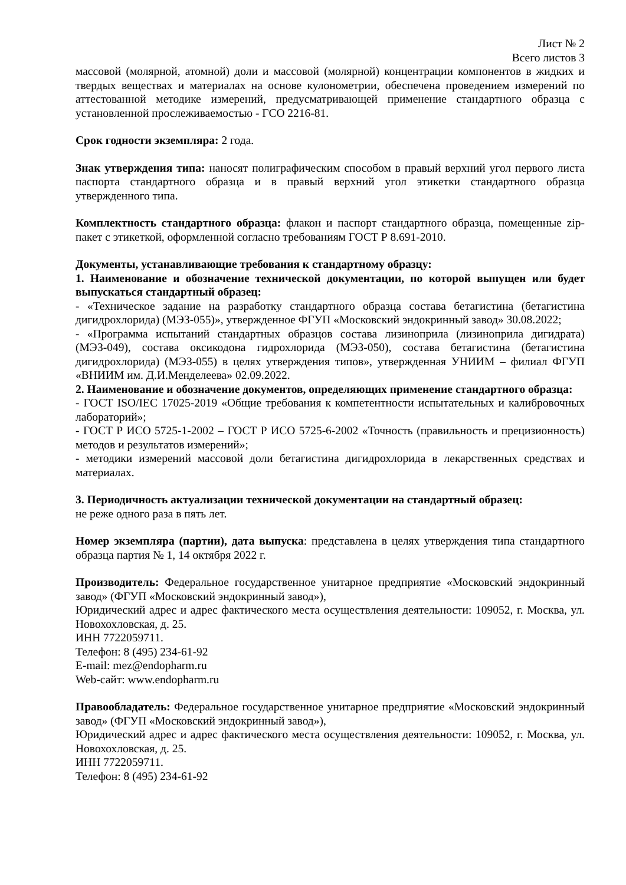Лист № 2
Всего листов 3
массовой (молярной, атомной) доли и массовой (молярной) концентрации компонентов в жидких и твердых веществах и материалах на основе кулонометрии, обеспечена проведением измерений по аттестованной методике измерений, предусматривающей применение стандартного образца с установленной прослеживаемостью - ГСО 2216-81.
Срок годности экземпляра: 2 года.
Знак утверждения типа: наносят полиграфическим способом в правый верхний угол первого листа паспорта стандартного образца и в правый верхний угол этикетки стандартного образца утвержденного типа.
Комплектность стандартного образца: флакон и паспорт стандартного образца, помещенные zip-пакет с этикеткой, оформленной согласно требованиям ГОСТ Р 8.691-2010.
Документы, устанавливающие требования к стандартному образцу:
1. Наименование и обозначение технической документации, по которой выпущен или будет выпускаться стандартный образец:
- «Техническое задание на разработку стандартного образца состава бетагистина (бетагистина дигидрохлорида) (МЭЗ-055)», утвержденное ФГУП «Московский эндокринный завод» 30.08.2022;
- «Программа испытаний стандартных образцов состава лизиноприла (лизиноприла дигидрата) (МЭЗ-049), состава оксикодона гидрохлорида (МЭЗ-050), состава бетагистина (бетагистина дигидрохлорида) (МЭЗ-055) в целях утверждения типов», утвержденная УНИИМ – филиал ФГУП «ВНИИМ им. Д.И.Менделеева» 02.09.2022.
2. Наименование и обозначение документов, определяющих применение стандартного образца:
- ГОСТ ISO/IEC 17025-2019 «Общие требования к компетентности испытательных и калибровочных лабораторий»;
- ГОСТ Р ИСО 5725-1-2002 – ГОСТ Р ИСО 5725-6-2002 «Точность (правильность и прецизионность) методов и результатов измерений»;
- методики измерений массовой доли бетагистина дигидрохлорида в лекарственных средствах и материалах.
3. Периодичность актуализации технической документации на стандартный образец:
не реже одного раза в пять лет.
Номер экземпляра (партии), дата выпуска: представлена в целях утверждения типа стандартного образца партия № 1, 14 октября 2022 г.
Производитель: Федеральное государственное унитарное предприятие «Московский эндокринный завод» (ФГУП «Московский эндокринный завод»),
Юридический адрес и адрес фактического места осуществления деятельности: 109052, г. Москва, ул. Новохохловская, д. 25.
ИНН 7722059711.
Телефон: 8 (495) 234-61-92
E-mail: mez@endopharm.ru
Web-сайт: www.endopharm.ru
Правообладатель: Федеральное государственное унитарное предприятие «Московский эндокринный завод» (ФГУП «Московский эндокринный завод»),
Юридический адрес и адрес фактического места осуществления деятельности: 109052, г. Москва, ул. Новохохловская, д. 25.
ИНН 7722059711.
Телефон: 8 (495) 234-61-92